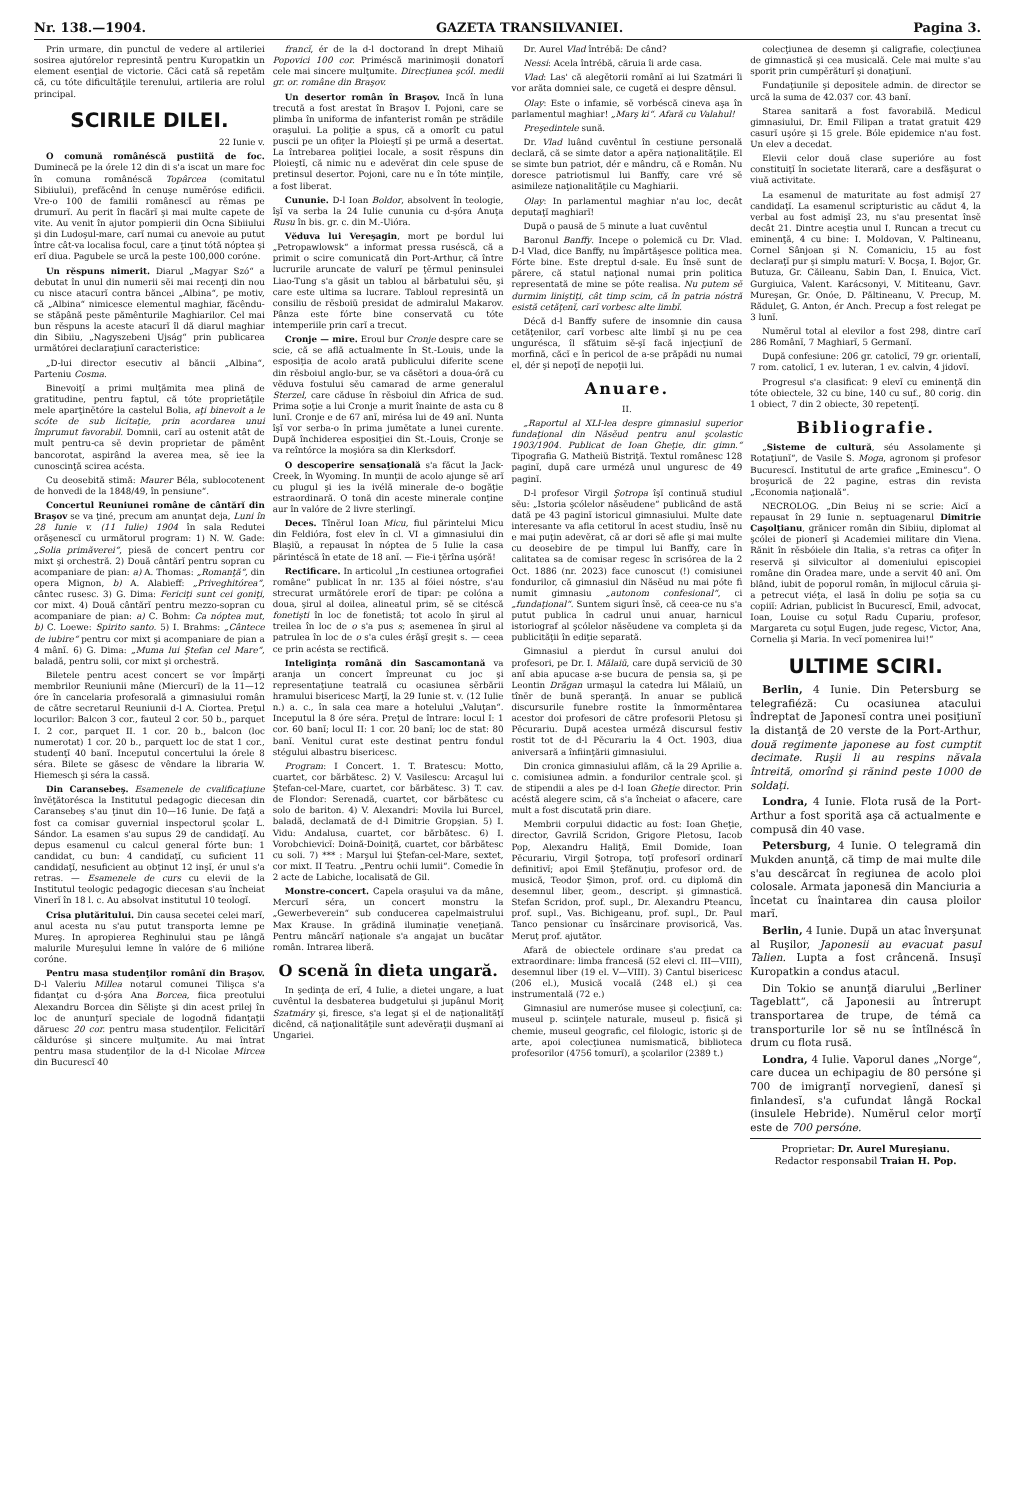Nr. 138.—1904. GAZETA TRANSILVANIEI. Pagina 3.
Prin urmare, din punctul de vedere al artileriei sosirea ajutórelor represintă pentru Kuropatkin un element esenţial de victorie. Căci cată să repetăm că, cu tóte dificultăţile terenului, artileria are rolul principal.
SCIRILE DILEI.
22 Iunie v.
O comună românéscă pustiită de foc. Duminecă pe la órele 12 din di s'a iscat un mare foc în comuna românéscă Topârcea (comitatul Sibiiului), prefăcênd în cenuşe numĕróse edificii. Vre-o 100 de familii românescĭ au rĕmas pe drumurĭ. Au perit în flacărĭ şi mai multe capete de vite. Au venit în ajutor pompierii din Ocna Sibiiului şi din Ludoşul-mare, carĭ numai cu anevoie au putut între cât-va localisa focul, care a ţinut tótă nóptea şi erĭ diua. Pagubele se urcă la peste 100,000 coróne.
Un rĕspuns nimerit. Diarul „Magyar Szó“ a debutat în unul din numerii sĕi mai recenţi din nou cu nisce atacurĭ contra băncei „Albina“, pe motiv, că „Albina“ nimicesce elementul maghiar, făcêndu-se stăpână peste pămênturile Maghiarilor. Cel mai bun rĕspuns la aceste atacurĭ îl dă diarul maghiar din Sibiiu, „Nagyszebeni Ujság“ prin publicarea următórei declaraţiunĭ caracteristice:
„D-lui director esecutiv al băncii „Albina“, Parteniu Cosma.
Binevoiţĭ a primi mulţămita mea plină de gratitudine, pentru faptul, că tóte proprietăţile mele aparţinĕtóre la castelul Bolia, aţi binevoit a le scóte de sub licitaţie, prin acordarea unui împrumut favorabil. Domnii, carĭ au ostenit atât de mult pentru-ca sĕ devin proprietar de pămênt bancorotat, aspirând la averea mea, sĕ iee la cunoscinţă scirea acésta.
Cu deosebită stimă: Maurer Béla, sublocotenent de honvedi de la 1848/49, în pensiune“.
Concertul Reuniunei române de cântărĭ din Braşov se va ţiné, precum am anunţat deja, Luni în 28 Iunie v. (11 Iulie) 1904 în sala Redutei orăşenescĭ cu următorul program: 1) N. W. Gade: „Solia primăverei“, piesă de concert pentru cor mixt şi orchestră. 2) Două cântărĭ pentru sopran cu acompaniare de pian: a) A. Thomas: „Romanţă“, din opera Mignon, b) A. Alabieff: „Priveghitórea“, cântec rusesc. 3) G. Dima: Fericiţi sunt cei goniţi, cor mixt. 4) Două cântărĭ pentru mezzo-sopran cu acompaniare de pian: a) C. Bohm: Ca nóptea mut, b) C. Loewe: Spirito santo. 5) I. Brahms: „Cântece de iubire“ pentru cor mixt şi acompaniare de pian a 4 mânĭ. 6) G. Dima: „Muma lui Ştefan cel Mare“, baladă, pentru solii, cor mixt şi orchestră.
Biletele pentru acest concert se vor împărţi membrilor Reuniunii mâne (Miercurĭ) de la 11—12 óre în cancelaria profesorală a gimnasiului român de către secretarul Reuniunii d-l A. Ciortea. Preţul locurilor: Balcon 3 cor., fauteul 2 cor. 50 b., parquet I. 2 cor., parquet II. 1 cor. 20 b., balcon (loc numerotat) 1 cor. 20 b., parquett loc de stat 1 cor., studenţĭ 40 banĭ. Inceputul concertului la órele 8 séra. Bilete se găsesc de vêndare la libraria W. Hiemesch şi séra la cassă.
Din Caransebeş. Esamenele de cvalificaţiune învĕţătorésca la Institutul pedagogic diecesan din Caransebeş s'au ţinut din 10—16 Iunie. De faţă a fost ca comisar guvernial inspectorul şcolar L. Sándor. La esamen s'au supus 29 de candidaţĭ. Au depus esamenul cu calcul general fórte bun: 1 candidat, cu bun: 4 candidaţĭ, cu suficient 11 candidaţĭ, nesuficient au obţinut 12 inşĭ, ér unul s'a retras. — Esamenele de curs cu elevii de la Institutul teologic pedagogic diecesan s'au încheiat Vinerĭ în 18 l. c. Au absolvat institutul 10 teologĭ.
Crisa plutăritului. Din causa secetei celei marĭ, anul acesta nu s'au putut transporta lemne pe Mureş. In apropierea Reghinului stau pe lângă malurile Mureşului lemne în valóre de 6 milióne coróne.
Pentru masa studenţilor românĭ din Braşov. D-l Valeriu Millea notarul comunei Tilişca s'a fidanţat cu d-şóra Ana Borcea, fiica preotului Alexandru Borcea din Sĕlişte şi din acest prilej în loc de anunţurĭ speciale de logodnă fidanţaţii dăruesc 20 cor. pentru masa studenţilor. Felicitărĭ călduróse şi sincere mulţumite. Au mai întrat pentru masa studenţilor de la d-l Nicolae Mircea din Bucurescĭ 40
francĭ, ér de la d-l doctorand în drept Mihaiŭ Popovici 100 cor. Priméscă marinimoşii donatorĭ cele mai sincere mulţumite. Direcţiunea şcól. medii gr. or. române din Braşov.
Un desertor român în Braşov. Incă în luna trecută a fost arestat în Braşov I. Pojoni, care se plimba în uniforma de infanterist român pe strădile oraşului. La poliţie a spus, că a omorît cu patul puscii pe un ofiţer la Ploieştĭ şi pe urmă a desertat. La întrebarea poliţiei locale, a sosit rĕspuns din Ploieştĭ, că nimic nu e adevĕrat din cele spuse de pretinsul desertor. Pojoni, care nu e în tóte minţile, a fost liberat.
Cununie. D-l Ioan Boldor, absolvent în teologie, îşĭ va serba la 24 Iulie cununia cu d-şóra Anuţa Rusu în bis. gr. c. din M.-Uióra.
Vĕduva lui Vereşagin, mort pe bordul lui „Petropawlowsk“ a informat pressa ruséscă, că a primit o scire comunicată din Port-Arthur, că între lucrurile aruncate de valurĭ pe ţĕrmul peninsulei Liao-Tung s'a găsit un tablou al bărbatului sĕu, şi care este ultima sa lucrare. Tabloul represintă un consiliu de rĕsboiŭ presidat de admiralul Makarov. Pânza este fórte bine conservată cu tóte intemperiile prin carĭ a trecut.
Cronje — mire. Eroul bur Cronje despre care se scie, că se află actualmente în St.-Louis, unde la esposiţia de acolo arată publicului diferite scene din rĕsboiul anglo-bur, se va căsĕtori a doua-óră cu vĕduva fostului sĕu camarad de arme generalul Sterzel, care căduse în rĕsboiul din Africa de sud. Prima soţie a lui Cronje a murit înainte de asta cu 8 lunĭ. Cronje e de 67 anĭ, mirésa lui de 49 anĭ. Nunta îşĭ vor serba-o în prima jumĕtate a lunei curente. După închiderea esposiţiei din St.-Louis, Cronje se va reîntórce la moşióra sa din Klerksdorf.
O descoperire sensaţională s'a făcut la Jack-Creek, în Wyoming. In munţii de acolo ajunge sĕ arĭ cu plugul şi ies la ivélă minerale de-o bogăţie estraordinară. O tonă din aceste minerale conţine aur în valóre de 2 livre sterlingĭ.
Deces. Tînĕrul Ioan Micu, fiul părintelui Micu din Feldióra, fost elev în cl. VI a gimnasiului din Blaşiŭ, a repausat în nóptea de 5 Iulie la casa părintéscă în etate de 18 anĭ. — Fie-i ţĕrîna uşóră!
Rectificare. In articolul „In cestiunea ortografiei române“ publicat în nr. 135 al fóiei nóstre, s'au strecurat următórele erorĭ de tipar: pe colóna a doua, şirul al doilea, alineatul prim, sĕ se citéscă fonetişti în loc de fonetistă; tot acolo în şirul al treilea în loc de o s'a pus s; asemenea în şirul al patrulea în loc de o s'a cules érăşĭ greşit s. — ceea ce prin acésta se rectifică.
Inteliginţa română din Sascamontană va aranja un concert împreunat cu joc şi representaţiune teatrală cu ocasiunea sĕrbării hramului bisericesc Marţĭ, la 29 Iunie st. v. (12 Iulie n.) a. c., în sala cea mare a hotelului „Valuţan“. Inceputul la 8 óre séra. Preţul de întrare: locul I: 1 cor. 60 banĭ; locul II: 1 cor. 20 banĭ; loc de stat: 80 banĭ. Venitul curat este destinat pentru fondul stégului albastru bisericesc.
Program: I Concert. 1. T. Bratescu: Motto, cuartet, cor bărbătesc. 2) V. Vasilescu: Arcaşul lui Ştefan-cel-Mare, cuartet, cor bărbătesc. 3) T. cav. de Flondor: Serenadă, cuartet, cor bărbătesc cu solo de bariton. 4) V. Alexandri: Movila lui Burcel, baladă, declamată de d-l Dimitrie Gropşian. 5) I. Vidu: Andalusa, cuartet, cor bărbătesc. 6) I. Vorobchievicĭ: Doină-Doiniţă, cuartet, cor bărbătesc cu soli. 7) *** : Marşul lui Ştefan-cel-Mare, sextet, cor mixt. II Teatru. „Pentru ochii lumii“. Comedie în 2 acte de Labiche, localisată de Gil.
Monstre-concert. Capela oraşului va da mâne, Mercurĭ séra, un concert monstru la „Gewerbeverein“ sub conducerea capelmaistrului Max Krause. In grădină iluminaţie veneţiană. Pentru mâncărĭ naţionale s'a angajat un bucătar român. Intrarea liberă.
O scenă în dieta ungară.
In şedinţa de erĭ, 4 Iulie, a dietei ungare, a luat cuvêntul la desbaterea budgetului şi jupânul Moriţ Szatmáry şi, firesce, s'a legat şi el de naţionalităţĭ dicênd, că naţionalităţile sunt adevĕraţii duşmanĭ ai Ungariei.
Dr. Aurel Vlad întrébă: De când?
Nessi: Acela întrébă, căruia îi arde casa.
Vlad: Las' că alegĕtorii românĭ ai lui Szatmári îi vor arăta domniei sale, ce cugetă ei despre dênsul.
Olay: Este o infamie, sĕ vorbéscă cineva aşa în parlamentul maghiar! „Marş ki“. Afară cu Valahul!
Preşedintele sună.
Dr. Vlad luând cuvêntul în cestiune personală declară, că se simte dator a apĕra naţionalităţile. El se simte bun patriot, dér e mândru, că e Român. Nu doresce patriotismul lui Banffy, care vré sĕ asimileze naţionalităţile cu Maghiarii.
Olay: In parlamentul maghiar n'au loc, decât deputaţĭ maghiarĭ!
După o pausă de 5 minute a luat cuvêntul
Baronul Banffy. Incepe o polemică cu Dr. Vlad. D-l Vlad, dice Banffy, nu împărtăşesce politica mea. Fórte bine. Este dreptul d-sale. Eu însĕ sunt de părere, că statul naţional numai prin politica representată de mine se póte realisa. Nu putem sĕ durmim liniştiţi, cât timp scim, că în patria nóstră esistă cetăţenĭ, carĭ vorbesc alte limbĭ.
Décă d-l Banffy sufere de insomnie din causa cetăţenilor, carĭ vorbesc alte limbĭ şi nu pe cea ungurésca, îl sfătuim sĕ-şĭ facă injecţiunĭ de morfină, căcĭ e în pericol de a-se prăpădi nu numai el, dér şi nepoţĭ de nepoţii lui.
Anuare.
II.
„Raportul al XLI-lea despre gimnasiul superior fundaţional din Năsĕud pentru anul şcolastic 1903/1904. Publicat de Ioan Gheţie, dir. gimn.“ Tipografia G. Matheiŭ Bistriţă. Textul românesc 128 paginĭ, după care urmézâ unul unguresc de 49 paginĭ.
D-l profesor Virgil Şotropa îşĭ continuă studiul sĕu: „Istoria şcólelor năsĕudene“ publicând de astă dată pe 43 paginĭ istoricul gimnasiului. Multe date interesante va afla cetitorul în acest studiu, însĕ nu e mai puţin adevĕrat, că ar dori sĕ afle şi mai multe cu deosebire de pe timpul lui Banffy, care în calitatea sa de comisar regesc în scrisórea de la 2 Oct. 1886 (nr. 2023) face cunoscut (!) comisiunei fondurilor, că gimnasiul din Năsĕud nu mai póte fi numit gimnasiu „autonom confesional“, ci „fundaţional“. Suntem siguri însĕ, că ceea-ce nu s'a putut publica în cadrul unui anuar, harnicul istoriograf al şcólelor năsĕudene va completa şi da publicităţii în ediţie separată.
Gimnasiul a pierdut în cursul anului doi profesori, pe Dr. I. Mălaiŭ, care după serviciŭ de 30 anĭ abia apucase a-se bucura de pensia sa, şi pe Leontin Drăgan urmaşul la catedra lui Mălaiŭ, un tînĕr de bună speranţă. In anuar se publică discursurile funebre rostite la înmormêntarea acestor doi profesori de către profesorii Pletosu şi Pĕcurariu. După acestea urmézâ discursul festiv rostit tot de d-l Pĕcurariu la 4 Oct. 1903, diua aniversară a înfiinţării gimnasiului.
Din cronica gimnasiului aflăm, că la 29 Aprilie a. c. comisiunea admin. a fondurilor centrale şcol. şi de stipendii a ales pe d-l Ioan Gheţie director. Prin acéstă alegere scim, că s'a încheiat o afacere, care mult a fost discutată prin diare.
Membrii corpului didactic au fost: Ioan Gheţie, director, Gavrilă Scridon, Grigore Pletosu, Iacob Pop, Alexandru Haliţă, Emil Domide, Ioan Pĕcurariu, Virgil Şotropa, toţĭ profesorĭ ordinarĭ definitivĭ; apoi Emil Ştefănuţiu, profesor ord. de musică, Teodor Şimon, prof. ord. cu diplomă din desemnul liber, geom., descript. şi gimnastică. Stefan Scridon, prof. supl., Dr. Alexandru Pteancu, prof. supl., Vas. Bichigeanu, prof. supl., Dr. Paul Tanco pensionar cu însărcinare provisorică, Vas. Meruţ prof. ajutător.
Afară de obiectele ordinare s'au predat ca extraordinare: limba francesă (52 elevi cl. III—VIII), desemnul liber (19 el. V—VIII). 3) Cantul bisericesc (206 el.), Musică vocală (248 el.) şi cea instrumentală (72 e.)
Gimnasiul are numeróse musee şi colecţiunĭ, ca: museul p. sciinţele naturale, museul p. fisică şi chemie, museul geografic, cel filologic, istoric şi de arte, apoi colecţiunea numismatică, biblioteca profesorilor (4756 tomurĭ), a şcolarilor (2389 t.)
colecţiunea de desemn şi caligrafie, colecţiunea de gimnastică şi cea musicală. Cele mai multe s'au sporit prin cumpĕrăturĭ şi donaţiunĭ.
Fundaţiunile şi depositele admin. de director se urcă la suma de 42.037 cor. 43 banĭ.
Starea sanitară a fost favorabilă. Medicul gimnasiului, Dr. Emil Filipan a tratat gratuit 429 casurĭ uşóre şi 15 grele. Bóle epidemice n'au fost. Un elev a decedat.
Elevii celor două clase superióre au fost constituiţĭ în societate literară, care a desfăşurat o viuă activitate.
La esamenul de maturitate au fost admişĭ 27 candidaţĭ. La esamenul scripturistic au cădut 4, la verbal au fost admişĭ 23, nu s'au presentat însĕ decât 21. Dintre aceştia unul I. Runcan a trecut cu eminenţă, 4 cu bine: I. Moldovan, V. Paltineanu, Cornel Sânjoan şi N. Comaniciu, 15 au fost declaraţĭ pur şi simplu maturĭ: V. Bocşa, I. Bojor, Gr. Butuza, Gr. Căileanu, Sabin Dan, I. Enuica, Vict. Gurgiuica, Valent. Karácsonyi, V. Mititeanu, Gavr. Mureşan, Gr. Onóe, D. Păltineanu, V. Precup, M. Răduleţ, G. Anton, ér Anch. Precup a fost relegat pe 3 lunĭ.
Numĕrul total al elevilor a fost 298, dintre carĭ 286 Românĭ, 7 Maghiarĭ, 5 Germanĭ.
După confesiune: 206 gr. catolicĭ, 79 gr. orientalĭ, 7 rom. catolicĭ, 1 ev. luteran, 1 ev. calvin, 4 jidovĭ.
Progresul s'a clasificat: 9 elevĭ cu eminenţă din tóte obiectele, 32 cu bine, 140 cu suf., 80 corig. din 1 obiect, 7 din 2 obiecte, 30 repetenţĭ.
Bibliografie.
„Sisteme de cultură, séu Assolamente şi Rotaţiunĭ“, de Vasile S. Moga, agronom şi profesor Bucurescĭ. Institutul de arte grafice „Eminescu“. O broşurică de 22 pagine, estras din revista „Economia naţională“.
NECROLOG. „Din Beiuş ni se scrie: Aicĭ a repausat în 29 Iunie n. septuagenarul Dimitrie Caşolţianu, grănicer român din Sibiiu, diplomat al şcólei de pionerĭ şi Academiei militare din Viena. Rănit în rĕsbóiele din Italia, s'a retras ca ofiţer în reservă şi silvicultor al domeniului episcopiei române din Oradea mare, unde a servit 40 anĭ. Om blând, iubit de poporul român, în mijlocul căruia şi-a petrecut viéţa, el lasă în doliu pe soţia sa cu copiiĭ: Adrian, publicist în Bucurescĭ, Emil, advocat, Ioan, Louise cu soţul Radu Cupariu, profesor, Margareta cu soţul Eugen, jude regesc, Victor, Ana, Cornelia şi Maria. In vecĭ pomenirea lui!“
ULTIME SCIRI.
Berlin, 4 Iunie. Din Petersburg se telegrafiéză: Cu ocasiunea atacului îndreptat de Japonesĭ contra unei posiţiunĭ la distanţă de 20 verste de la Port-Arthur, două regimente japonese au fost cumptit decimate. Ruşii li au respins năvala întreită, omorînd şi rănind peste 1000 de soldaţi.
Londra, 4 Iunie. Flota rusă de la Port-Arthur a fost sporită aşa că actualmente e compusă din 40 vase.
Petersburg, 4 Iunie. O telegramă din Mukden anunţă, că timp de mai multe dile s'au descărcat în regiunea de acolo ploi colosale. Armata japonesă din Manciuria a încetat cu înaintarea din causa ploilor marĭ.
Berlin, 4 Iunie. După un atac înverşunat al Ruşilor, Japonesii au evacuat pasul Talien. Lupta a fost crâncenă. Insuşĭ Kuropatkin a condus atacul.
Din Tokio se anunţă diarului „Berliner Tageblatt“, că Japonesii au întrerupt transportarea de trupe, de témă ca transporturile lor sĕ nu se întîlnéscă în drum cu flota rusă.
Londra, 4 Iulie. Vaporul danes „Norge“, care ducea un echipagiu de 80 persóne şi 700 de imigranţĭ norvegienĭ, danesĭ şi finlandesĭ, s'a cufundat lângă Rockal (insulele Hebride). Numĕrul celor morţĭ este de 700 persóne.
Proprietar: Dr. Aurel Mureşianu.
Redactor responsabil Traian H. Pop.